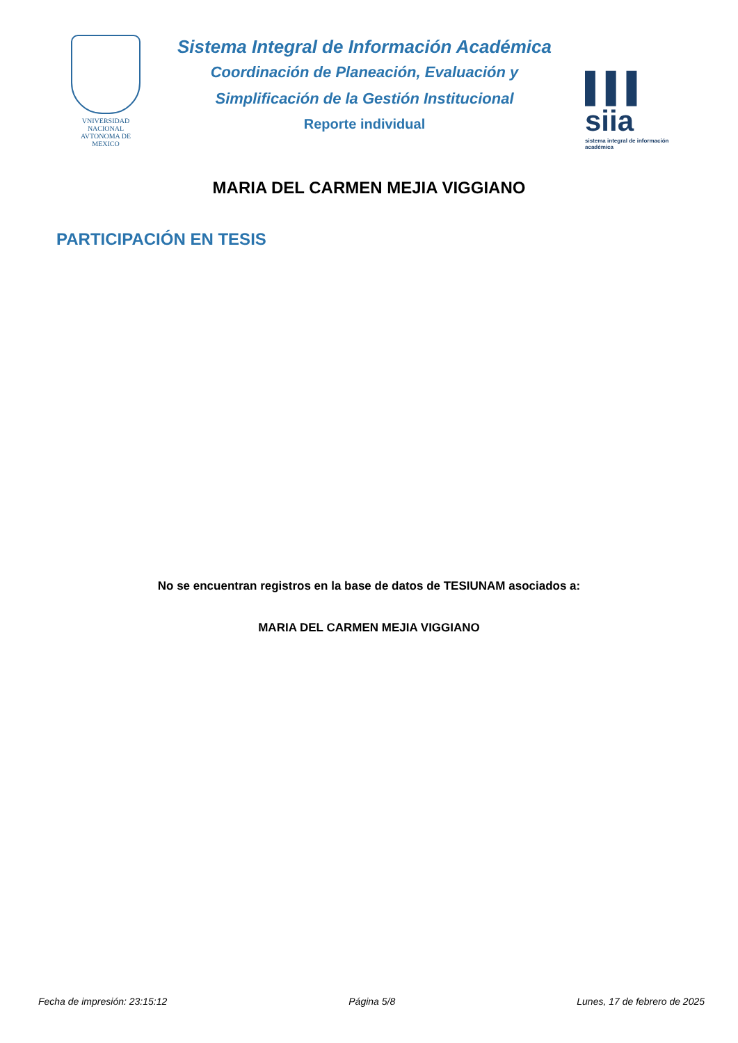VNIVERSIDAD NACIONAL AVTONOMA DE MEXICO
Sistema Integral de Información Académica
Coordinación de Planeación, Evaluación y
Simplificación de la Gestión Institucional
Reporte individual
▌▌▌ siia
sistema integral de información académica
MARIA DEL CARMEN MEJIA VIGGIANO
PARTICIPACIÓN EN TESIS
No se encuentran registros en la base de datos de TESIUNAM asociados a:
MARIA DEL CARMEN MEJIA VIGGIANO
Fecha de impresión: 23:15:12 Página 5/8 Lunes, 17 de febrero de 2025